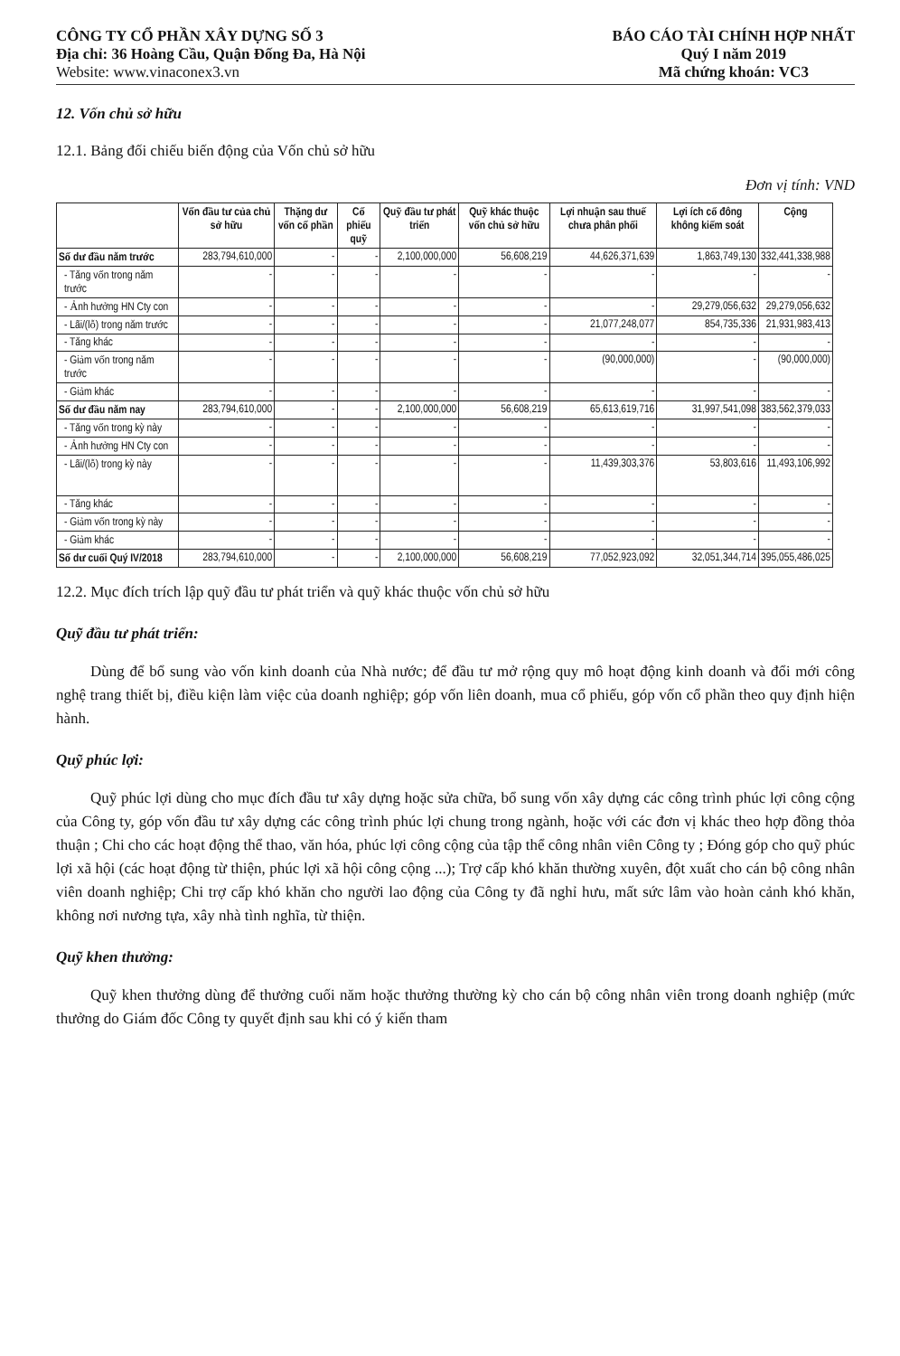CÔNG TY CỔ PHẦN XÂY DỰNG SỐ 3
Địa chỉ: 36 Hoàng Cầu, Quận Đống Đa, Hà Nội
Website: www.vinaconex3.vn
BÁO CÁO TÀI CHÍNH HỢP NHẤT
Quý I năm 2019
Mã chứng khoán: VC3
12. Vốn chủ sở hữu
12.1. Bảng đối chiếu biến động của Vốn chủ sở hữu
Đơn vị tính: VND
| | Vốn đầu tư của chủ sở hữu | Thặng dư vốn cổ phần | Cổ phiếu quỹ | Quỹ đầu tư phát triển | Quỹ khác thuộc vốn chủ sở hữu | Lợi nhuận sau thuế chưa phân phối | Lợi ích cổ đông không kiểm soát | Cộng |
| --- | --- | --- | --- | --- | --- | --- | --- | --- |
| Số dư đầu năm trước | 283,794,610,000 | - | - | 2,100,000,000 | 56,608,219 | 44,626,371,639 | 1,863,749,130 | 332,441,338,988 |
| - Tăng vốn trong năm trước | - | - | - | - | - | - | - | - |
| - Ảnh hưởng HN Cty con | - | - | - | - | - | - | 29,279,056,632 | 29,279,056,632 |
| - Lãi/(lỗ) trong năm trước | - | - | - | - | - | 21,077,248,077 | 854,735,336 | 21,931,983,413 |
| - Tăng khác | - | - | - | - | - | - | - | - |
| - Giảm vốn trong năm trước | - | - | - | - | - | (90,000,000) | - | (90,000,000) |
| - Giảm khác | - | - | - | - | - | - | - | - |
| Số dư đầu năm nay | 283,794,610,000 | - | - | 2,100,000,000 | 56,608,219 | 65,613,619,716 | 31,997,541,098 | 383,562,379,033 |
| - Tăng vốn trong kỳ này | - | - | - | - | - | - | - | - |
| - Ảnh hưởng HN Cty con | - | - | - | - | - | - | - | - |
| - Lãi/(lỗ) trong kỳ này | - | - | - | - | - | 11,439,303,376 | 53,803,616 | 11,493,106,992 |
| - Tăng khác | - | - | - | - | - | - | - | - |
| - Giảm vốn trong kỳ này | - | - | - | - | - | - | - | - |
| - Giảm khác | - | - | - | - | - | - | - | - |
| Số dư cuối Quý IV/2018 | 283,794,610,000 | - | - | 2,100,000,000 | 56,608,219 | 77,052,923,092 | 32,051,344,714 | 395,055,486,025 |
12.2. Mục đích trích lập quỹ đầu tư phát triển và quỹ khác thuộc vốn chủ sở hữu
Quỹ đầu tư phát triển:
Dùng để bổ sung vào vốn kinh doanh của Nhà nước; để đầu tư mở rộng quy mô hoạt động kinh doanh và đổi mới công nghệ trang thiết bị, điều kiện làm việc của doanh nghiệp; góp vốn liên doanh, mua cổ phiếu, góp vốn cổ phần theo quy định hiện hành.
Quỹ phúc lợi:
Quỹ phúc lợi dùng cho mục đích đầu tư xây dựng hoặc sửa chữa, bổ sung vốn xây dựng các công trình phúc lợi công cộng của Công ty, góp vốn đầu tư xây dựng các công trình phúc lợi chung trong ngành, hoặc với các đơn vị khác theo hợp đồng thỏa thuận ; Chi cho các hoạt động thể thao, văn hóa, phúc lợi công cộng của tập thể công nhân viên Công ty ; Đóng góp cho quỹ phúc lợi xã hội (các hoạt động từ thiện, phúc lợi xã hội công cộng ...); Trợ cấp khó khăn thường xuyên, đột xuất cho cán bộ công nhân viên doanh nghiệp; Chi trợ cấp khó khăn cho người lao động của Công ty đã nghỉ hưu, mất sức lâm vào hoàn cảnh khó khăn, không nơi nương tựa, xây nhà tình nghĩa, từ thiện.
Quỹ khen thưởng:
Quỹ khen thưởng dùng để thưởng cuối năm hoặc thưởng thường kỳ cho cán bộ công nhân viên trong doanh nghiệp (mức thưởng do Giám đốc Công ty quyết định sau khi có ý kiến tham